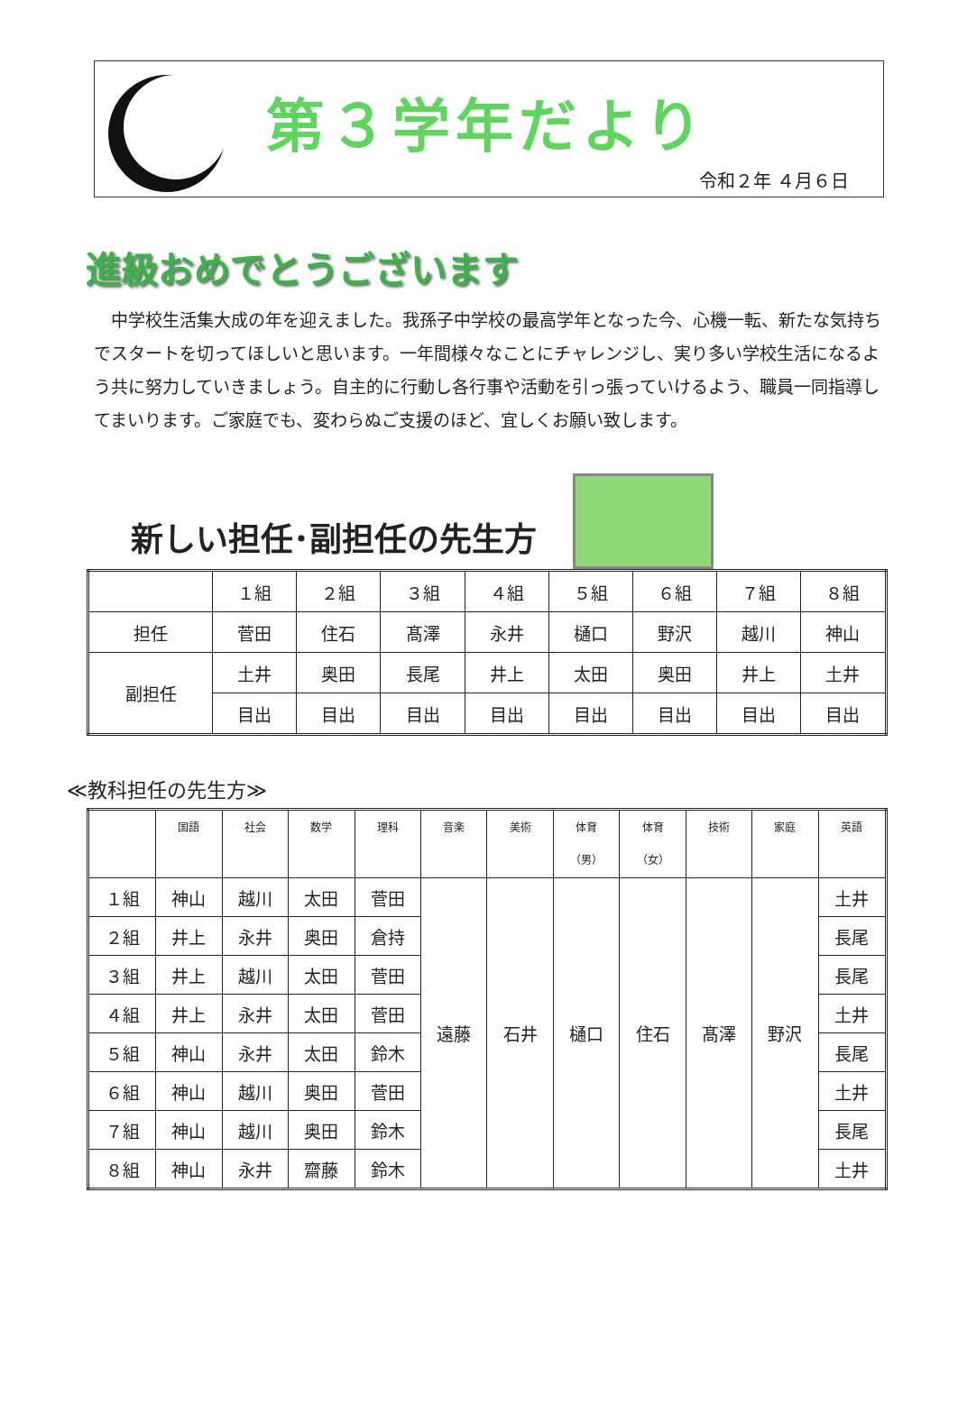第３学年だより
令和２年 ４月６日
進級おめでとうございます
中学校生活集大成の年を迎えました。我孫子中学校の最高学年となった今、心機一転、新たな気持ちでスタートを切ってほしいと思います。一年間様々なことにチャレンジし、実り多い学校生活になるよう共に努力していきましょう。自主的に行動し各行事や活動を引っ張っていけるよう、職員一同指導してまいります。ご家庭でも、変わらぬご支援のほど、宜しくお願い致します。
新しい担任･副担任の先生方
| | １組 | ２組 | ３組 | ４組 | ５組 | ６組 | ７組 | ８組 |
| --- | --- | --- | --- | --- | --- | --- | --- | --- |
| 担任 | 菅田 | 住石 | 髙澤 | 永井 | 樋口 | 野沢 | 越川 | 神山 |
| 副担任 | 土井 | 奥田 | 長尾 | 井上 | 太田 | 奥田 | 井上 | 土井 |
| | 目出 | 目出 | 目出 | 目出 | 目出 | 目出 | 目出 | 目出 |
≪教科担任の先生方≫
| | 国語 | 社会 | 数学 | 理科 | 音楽 | 美術 | 体育 （男） | 体育 （女） | 技術 | 家庭 | 英語 |
| --- | --- | --- | --- | --- | --- | --- | --- | --- | --- | --- | --- |
| １組 | 神山 | 越川 | 太田 | 菅田 | 遠藤 | 石井 | 樋口 | 住石 | 髙澤 | 野沢 | 土井 |
| ２組 | 井上 | 永井 | 奥田 | 倉持 | | | | | | | 長尾 |
| ３組 | 井上 | 越川 | 太田 | 菅田 | | | | | | | 長尾 |
| ４組 | 井上 | 永井 | 太田 | 菅田 | | | | | | | 土井 |
| ５組 | 神山 | 永井 | 太田 | 鈴木 | | | | | | | 長尾 |
| ６組 | 神山 | 越川 | 奥田 | 菅田 | | | | | | | 土井 |
| ７組 | 神山 | 越川 | 奥田 | 鈴木 | | | | | | | 長尾 |
| ８組 | 神山 | 永井 | 齋藤 | 鈴木 | | | | | | | 土井 |